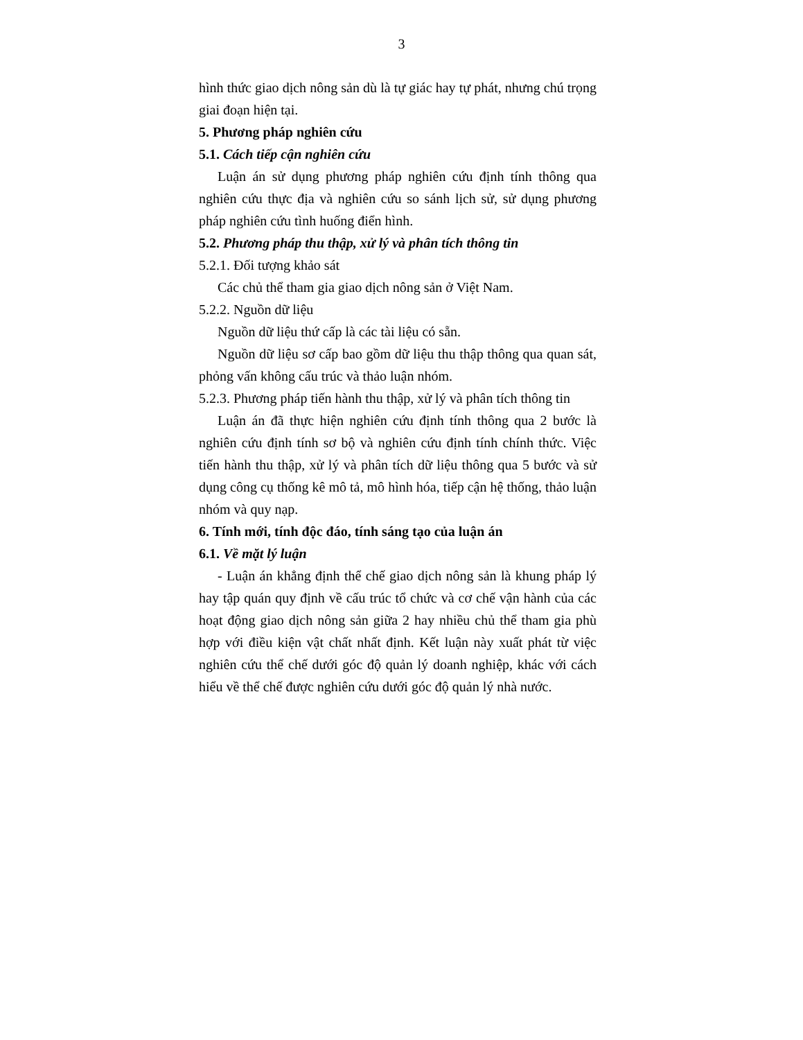3
hình thức giao dịch nông sản dù là tự giác hay tự phát, nhưng chú trọng giai đoạn hiện tại.
5. Phương pháp nghiên cứu
5.1. Cách tiếp cận nghiên cứu
Luận án sử dụng phương pháp nghiên cứu định tính thông qua nghiên cứu thực địa và nghiên cứu so sánh lịch sử, sử dụng phương pháp nghiên cứu tình huống điển hình.
5.2. Phương pháp thu thập, xử lý và phân tích thông tin
5.2.1. Đối tượng khảo sát
Các chủ thể tham gia giao dịch nông sản ở Việt Nam.
5.2.2. Nguồn dữ liệu
Nguồn dữ liệu thứ cấp là các tài liệu có sẵn.
Nguồn dữ liệu sơ cấp bao gồm dữ liệu thu thập thông qua quan sát, phỏng vấn không cấu trúc và thảo luận nhóm.
5.2.3. Phương pháp tiến hành thu thập, xử lý và phân tích thông tin
Luận án đã thực hiện nghiên cứu định tính thông qua 2 bước là nghiên cứu định tính sơ bộ và nghiên cứu định tính chính thức. Việc tiến hành thu thập, xử lý và phân tích dữ liệu thông qua 5 bước và sử dụng công cụ thống kê mô tả, mô hình hóa, tiếp cận hệ thống, thảo luận nhóm và quy nạp.
6. Tính mới, tính độc đáo, tính sáng tạo của luận án
6.1. Về mặt lý luận
- Luận án khẳng định thể chế giao dịch nông sản là khung pháp lý hay tập quán quy định về cấu trúc tổ chức và cơ chế vận hành của các hoạt động giao dịch nông sản giữa 2 hay nhiều chủ thể tham gia phù hợp với điều kiện vật chất nhất định. Kết luận này xuất phát từ việc nghiên cứu thể chế dưới góc độ quản lý doanh nghiệp, khác với cách hiểu về thể chế được nghiên cứu dưới góc độ quản lý nhà nước.